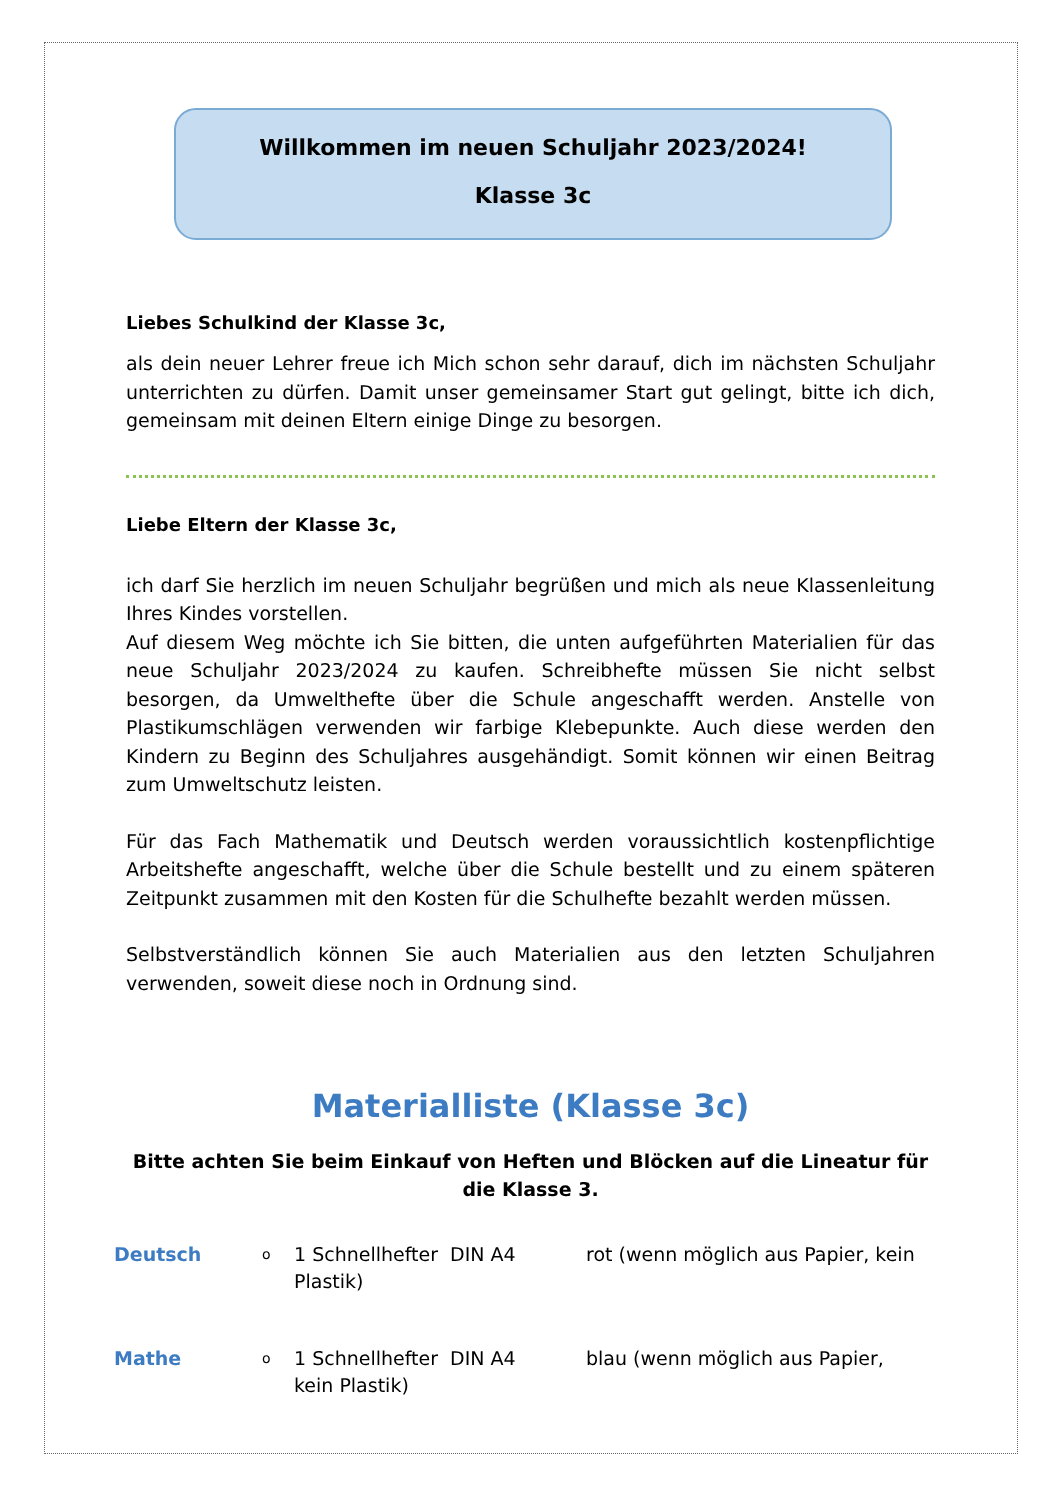Willkommen im neuen Schuljahr 2023/2024!
Klasse 3c
Liebes Schulkind der Klasse 3c,
als dein neuer Lehrer freue ich Mich schon sehr darauf, dich im nächsten Schuljahr unterrichten zu dürfen. Damit unser gemeinsamer Start gut gelingt, bitte ich dich, gemeinsam mit deinen Eltern einige Dinge zu besorgen.
Liebe Eltern der Klasse 3c,
ich darf Sie herzlich im neuen Schuljahr begrüßen und mich als neue Klassenleitung Ihres Kindes vorstellen.
Auf diesem Weg möchte ich Sie bitten, die unten aufgeführten Materialien für das neue Schuljahr 2023/2024 zu kaufen. Schreibhefte müssen Sie nicht selbst besorgen, da Umwelthefte über die Schule angeschafft werden. Anstelle von Plastikumschlägen verwenden wir farbige Klebepunkte. Auch diese werden den Kindern zu Beginn des Schuljahres ausgehändigt. Somit können wir einen Beitrag zum Umweltschutz leisten.
Für das Fach Mathematik und Deutsch werden voraussichtlich kostenpflichtige Arbeitshefte angeschafft, welche über die Schule bestellt und zu einem späteren Zeitpunkt zusammen mit den Kosten für die Schulhefte bezahlt werden müssen.
Selbstverständlich können Sie auch Materialien aus den letzten Schuljahren verwenden, soweit diese noch in Ordnung sind.
Materialliste (Klasse 3c)
Bitte achten Sie beim Einkauf von Heften und Blöcken auf die Lineatur für die Klasse 3.
Deutsch
o
1 Schnellhefter DIN A4 rot (wenn möglich aus Papier, kein
Plastik)
Mathe
o
1 Schnellhefter DIN A4 blau (wenn möglich aus Papier,
kein Plastik)